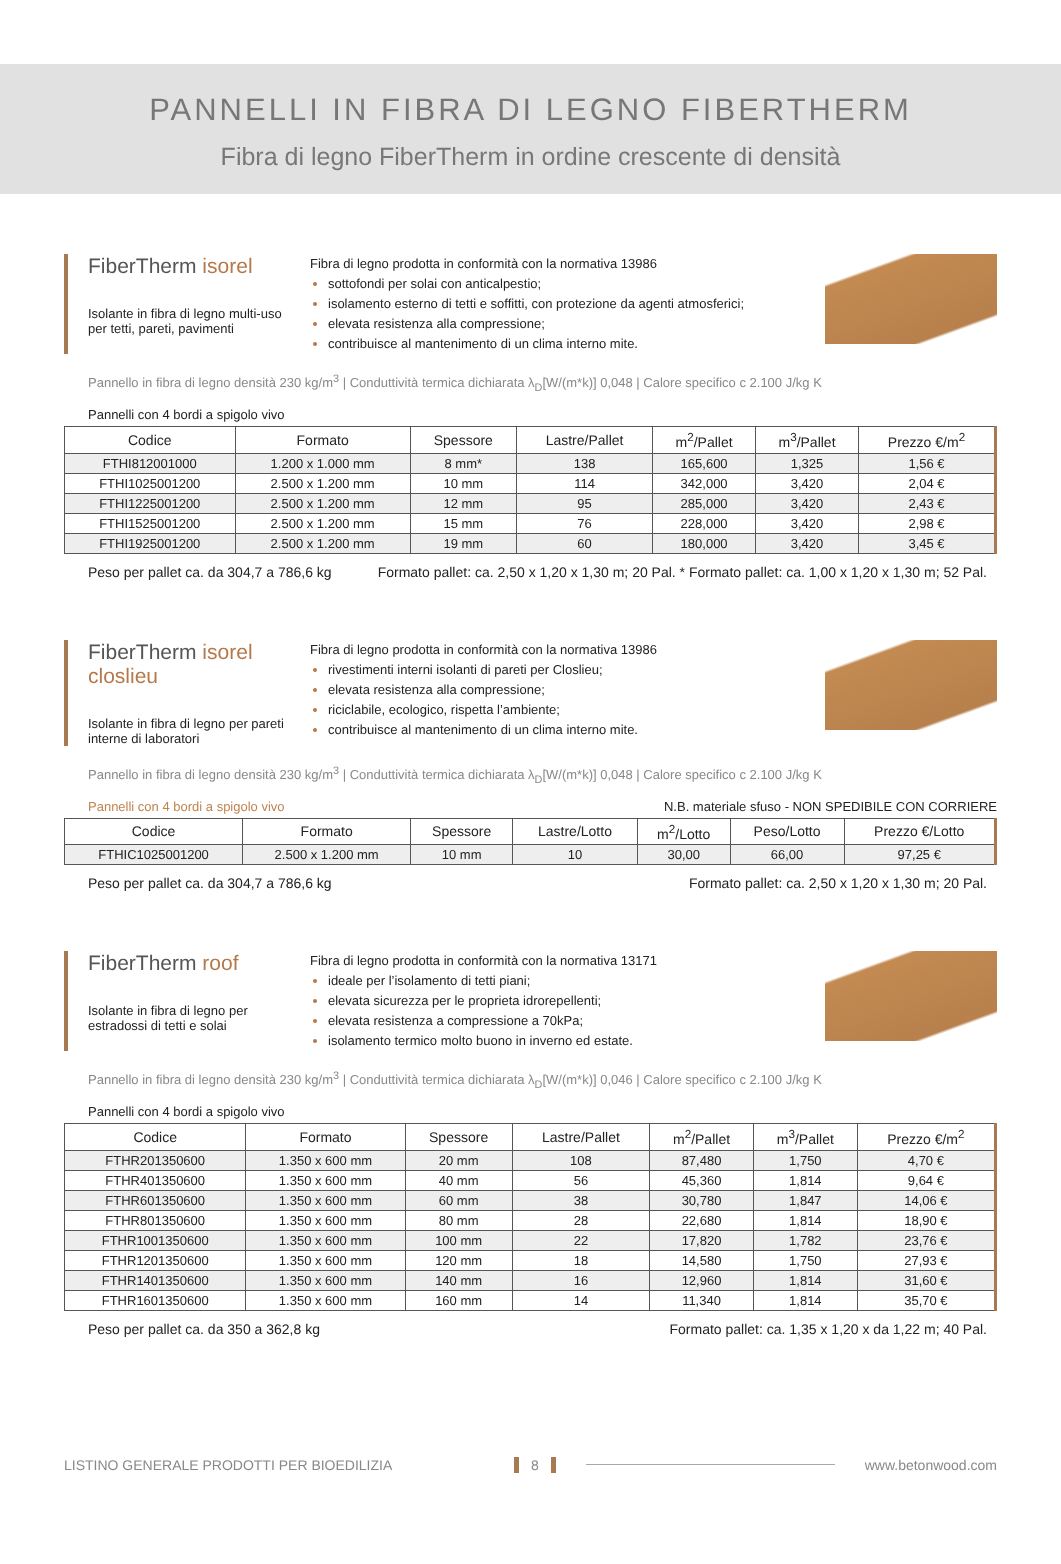PANNELLI IN FIBRA DI LEGNO FIBERTHERM
Fibra di legno FiberTherm in ordine crescente di densità
FiberTherm isorel
Isolante in fibra di legno multi-uso per tetti, pareti, pavimenti
Fibra di legno prodotta in conformità con la normativa 13986
sottofondi per solai con anticalpestio;
isolamento esterno di tetti e soffitti, con protezione da agenti atmosferici;
elevata resistenza alla compressione;
contribuisce al mantenimento di un clima interno mite.
Pannello in fibra di legno densità 230 kg/m<sup>3</sup> | Conduttività termica dichiarata λ<sub>D</sub>[W/(m*k)] 0,048 | Calore specifico c 2.100 J/kg K
Pannelli con 4 bordi a spigolo vivo
| Codice | Formato | Spessore | Lastre/Pallet | m<sup>2</sup>/Pallet | m<sup>3</sup>/Pallet | Prezzo €/m<sup>2</sup> |
| --- | --- | --- | --- | --- | --- | --- |
| FTHI812001000 | 1.200 x 1.000 mm | 8 mm* | 138 | 165,600 | 1,325 | 1,56 € |
| FTHI1025001200 | 2.500 x 1.200 mm | 10 mm | 114 | 342,000 | 3,420 | 2,04 € |
| FTHI1225001200 | 2.500 x 1.200 mm | 12 mm | 95 | 285,000 | 3,420 | 2,43 € |
| FTHI1525001200 | 2.500 x 1.200 mm | 15 mm | 76 | 228,000 | 3,420 | 2,98 € |
| FTHI1925001200 | 2.500 x 1.200 mm | 19 mm | 60 | 180,000 | 3,420 | 3,45 € |
Peso per pallet ca. da 304,7 a 786,6 kg Formato pallet: ca. 2,50 x 1,20 x 1,30 m; 20 Pal. * Formato pallet: ca. 1,00 x 1,20 x 1,30 m; 52 Pal.
FiberTherm isorel closlieu
Isolante in fibra di legno per pareti interne di laboratori
Fibra di legno prodotta in conformità con la normativa 13986
rivestimenti interni isolanti di pareti per Closlieu;
elevata resistenza alla compressione;
riciclabile, ecologico, rispetta l’ambiente;
contribuisce al mantenimento di un clima interno mite.
Pannello in fibra di legno densità 230 kg/m<sup>3</sup> | Conduttività termica dichiarata λ<sub>D</sub>[W/(m*k)] 0,048 | Calore specifico c 2.100 J/kg K
Pannelli con 4 bordi a spigolo vivo N.B. materiale sfuso - NON SPEDIBILE CON CORRIERE
| Codice | Formato | Spessore | Lastre/Lotto | m<sup>2</sup>/Lotto | Peso/Lotto | Prezzo €/Lotto |
| --- | --- | --- | --- | --- | --- | --- |
| FTHIC1025001200 | 2.500 x 1.200 mm | 10 mm | 10 | 30,00 | 66,00 | 97,25 € |
Peso per pallet ca. da 304,7 a 786,6 kg Formato pallet: ca. 2,50 x 1,20 x 1,30 m; 20 Pal.
FiberTherm roof
Isolante in fibra di legno per estradossi di tetti e solai
Fibra di legno prodotta in conformità con la normativa 13171
ideale per l’isolamento di tetti piani;
elevata sicurezza per le proprieta idrorepellenti;
elevata resistenza a compressione a 70kPa;
isolamento termico molto buono in inverno ed estate.
Pannello in fibra di legno densità 230 kg/m<sup>3</sup> | Conduttività termica dichiarata λ<sub>D</sub>[W/(m*k)] 0,046 | Calore specifico c 2.100 J/kg K
Pannelli con 4 bordi a spigolo vivo
| Codice | Formato | Spessore | Lastre/Pallet | m<sup>2</sup>/Pallet | m<sup>3</sup>/Pallet | Prezzo €/m<sup>2</sup> |
| --- | --- | --- | --- | --- | --- | --- |
| FTHR201350600 | 1.350 x 600 mm | 20 mm | 108 | 87,480 | 1,750 | 4,70 € |
| FTHR401350600 | 1.350 x 600 mm | 40 mm | 56 | 45,360 | 1,814 | 9,64 € |
| FTHR601350600 | 1.350 x 600 mm | 60 mm | 38 | 30,780 | 1,847 | 14,06 € |
| FTHR801350600 | 1.350 x 600 mm | 80 mm | 28 | 22,680 | 1,814 | 18,90 € |
| FTHR1001350600 | 1.350 x 600 mm | 100 mm | 22 | 17,820 | 1,782 | 23,76 € |
| FTHR1201350600 | 1.350 x 600 mm | 120 mm | 18 | 14,580 | 1,750 | 27,93 € |
| FTHR1401350600 | 1.350 x 600 mm | 140 mm | 16 | 12,960 | 1,814 | 31,60 € |
| FTHR1601350600 | 1.350 x 600 mm | 160 mm | 14 | 11,340 | 1,814 | 35,70 € |
Peso per pallet ca. da 350 a 362,8 kg Formato pallet: ca. 1,35 x 1,20 x da 1,22 m; 40 Pal.
LISTINO GENERALE PRODOTTI PER BIOEDILIZIA 8 www.betonwood.com